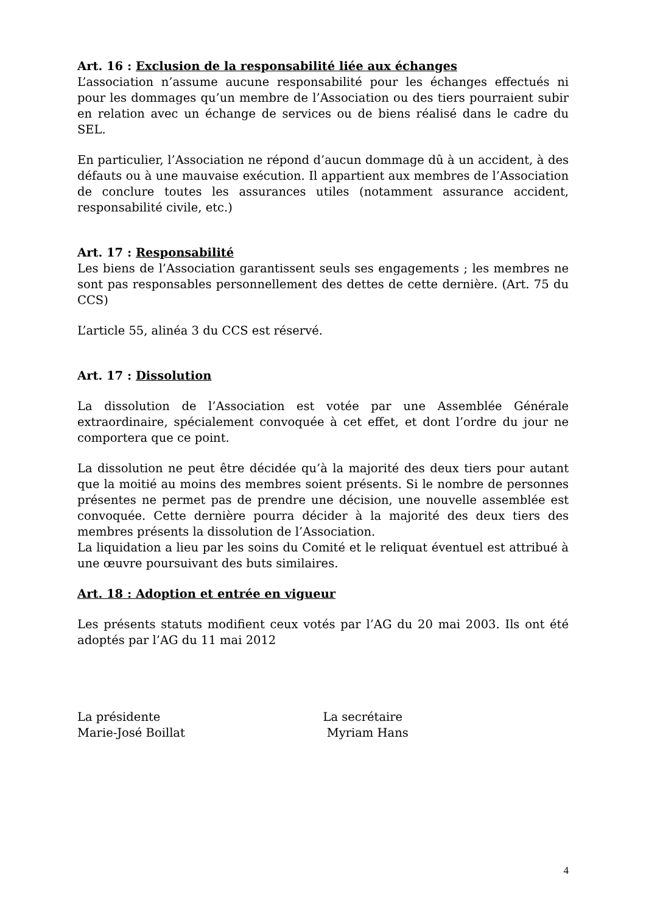Art. 16 : Exclusion de la responsabilité liée aux échanges
L’association n’assume aucune responsabilité pour les échanges effectués ni pour les dommages qu’un membre de l’Association ou des tiers pourraient subir en relation avec un échange de services ou de biens réalisé dans le cadre du SEL.
En particulier, l’Association ne répond d’aucun dommage dû à un accident, à des défauts ou à une mauvaise exécution. Il appartient aux membres de l’Association de conclure toutes les assurances utiles (notamment assurance accident, responsabilité civile, etc.)
Art. 17 : Responsabilité
Les biens de l’Association garantissent seuls ses engagements ; les membres ne sont pas responsables personnellement des dettes de cette dernière. (Art. 75 du CCS)
L’article 55, alinéa 3 du CCS est réservé.
Art. 17 : Dissolution
La dissolution de l’Association est votée par une Assemblée Générale extraordinaire, spécialement convoquée à cet effet, et dont l’ordre du jour ne comportera que ce point.
La dissolution ne peut être décidée qu’à la majorité des deux tiers pour autant que la moitié au moins des membres soient présents. Si le nombre de personnes présentes ne permet pas de prendre une décision, une nouvelle assemblée est convoquée. Cette dernière pourra décider à la majorité des deux tiers des membres présents la dissolution de l’Association.
La liquidation a lieu par les soins du Comité et le reliquat éventuel est attribué à une œuvre poursuivant des buts similaires.
Art. 18 : Adoption et entrée en vigueur
Les présents statuts modifient ceux votés par l’AG du 20 mai 2003. Ils ont été adoptés par l’AG du 11 mai 2012
La présidente La secrétaire
Marie-José Boillat Myriam Hans
4